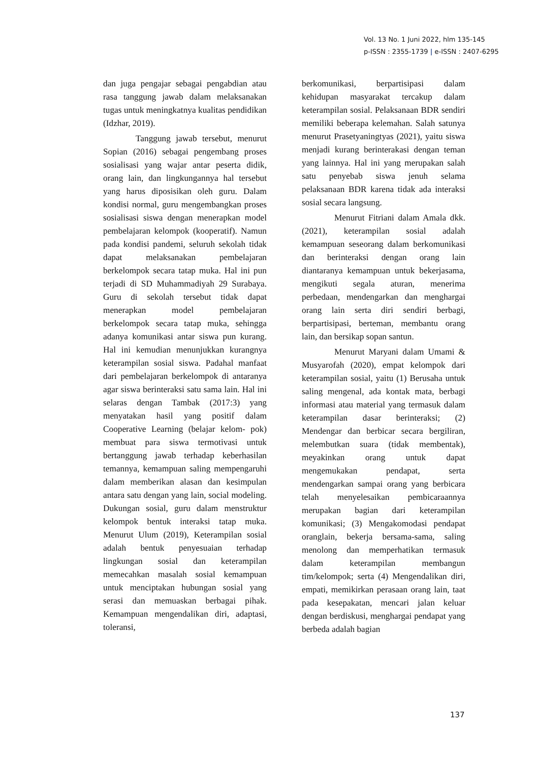Vol. 13 No. 1 Juni 2022, hlm 135-145
p-ISSN : 2355-1739 | e-ISSN : 2407-6295
dan juga pengajar sebagai pengabdian atau rasa tanggung jawab dalam melaksanakan tugas untuk meningkatnya kualitas pendidikan (Idzhar, 2019).
Tanggung jawab tersebut, menurut Sopian (2016) sebagai pengembang proses sosialisasi yang wajar antar peserta didik, orang lain, dan lingkungannya hal tersebut yang harus diposisikan oleh guru. Dalam kondisi normal, guru mengembangkan proses sosialisasi siswa dengan menerapkan model pembelajaran kelompok (kooperatif). Namun pada kondisi pandemi, seluruh sekolah tidak dapat melaksanakan pembelajaran berkelompok secara tatap muka. Hal ini pun terjadi di SD Muhammadiyah 29 Surabaya. Guru di sekolah tersebut tidak dapat menerapkan model pembelajaran berkelompok secara tatap muka, sehingga adanya komunikasi antar siswa pun kurang. Hal ini kemudian menunjukkan kurangnya keterampilan sosial siswa. Padahal manfaat dari pembelajaran berkelompok di antaranya agar siswa berinteraksi satu sama lain. Hal ini selaras dengan Tambak (2017:3) yang menyatakan hasil yang positif dalam Cooperative Learning (belajar kelom- pok) membuat para siswa termotivasi untuk bertanggung jawab terhadap keberhasilan temannya, kemampuan saling mempengaruhi dalam memberikan alasan dan kesimpulan antara satu dengan yang lain, social modeling. Dukungan sosial, guru dalam menstruktur kelompok bentuk interaksi tatap muka. Menurut Ulum (2019), Keterampilan sosial adalah bentuk penyesuaian terhadap lingkungan sosial dan keterampilan memecahkan masalah sosial kemampuan untuk menciptakan hubungan sosial yang serasi dan memuaskan berbagai pihak. Kemampuan mengendalikan diri, adaptasi, toleransi,
berkomunikasi, berpartisipasi dalam kehidupan masyarakat tercakup dalam keterampilan sosial. Pelaksanaan BDR sendiri memiliki beberapa kelemahan. Salah satunya menurut Prasetyaningtyas (2021), yaitu siswa menjadi kurang berinterakasi dengan teman yang lainnya. Hal ini yang merupakan salah satu penyebab siswa jenuh selama pelaksanaan BDR karena tidak ada interaksi sosial secara langsung.
Menurut Fitriani dalam Amala dkk. (2021), keterampilan sosial adalah kemampuan seseorang dalam berkomunikasi dan berinteraksi dengan orang lain diantaranya kemampuan untuk bekerjasama, mengikuti segala aturan, menerima perbedaan, mendengarkan dan menghargai orang lain serta diri sendiri berbagi, berpartisipasi, berteman, membantu orang lain, dan bersikap sopan santun.
Menurut Maryani dalam Umami & Musyarofah (2020), empat kelompok dari keterampilan sosial, yaitu (1) Berusaha untuk saling mengenal, ada kontak mata, berbagi informasi atau material yang termasuk dalam keterampilan dasar berinteraksi; (2) Mendengar dan berbicar secara bergiliran, melembutkan suara (tidak membentak), meyakinkan orang untuk dapat mengemukakan pendapat, serta mendengarkan sampai orang yang berbicara telah menyelesaikan pembicaraannya merupakan bagian dari keterampilan komunikasi; (3) Mengakomodasi pendapat oranglain, bekerja bersama-sama, saling menolong dan memperhatikan termasuk dalam keterampilan membangun tim/kelompok; serta (4) Mengendalikan diri, empati, memikirkan perasaan orang lain, taat pada kesepakatan, mencari jalan keluar dengan berdiskusi, menghargai pendapat yang berbeda adalah bagian
137